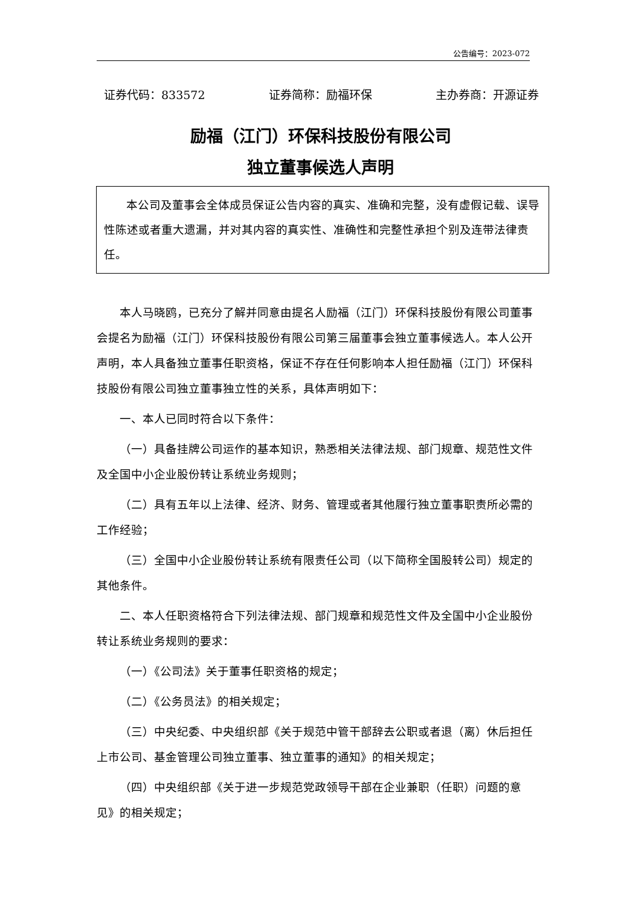公告编号：2023-072
证券代码：833572 证券简称：励福环保 主办券商：开源证券
励福（江门）环保科技股份有限公司
独立董事候选人声明
  本公司及董事会全体成员保证公告内容的真实、准确和完整，没有虚假记载、误导性陈述或者重大遗漏，并对其内容的真实性、准确性和完整性承担个别及连带法律责任。
本人马晓鸥，已充分了解并同意由提名人励福（江门）环保科技股份有限公司董事会提名为励福（江门）环保科技股份有限公司第三届董事会独立董事候选人。本人公开声明，本人具备独立董事任职资格，保证不存在任何影响本人担任励福（江门）环保科技股份有限公司独立董事独立性的关系，具体声明如下：
一、本人已同时符合以下条件：
（一）具备挂牌公司运作的基本知识，熟悉相关法律法规、部门规章、规范性文件及全国中小企业股份转让系统业务规则；
（二）具有五年以上法律、经济、财务、管理或者其他履行独立董事职责所必需的工作经验；
（三）全国中小企业股份转让系统有限责任公司（以下简称全国股转公司）规定的其他条件。
二、本人任职资格符合下列法律法规、部门规章和规范性文件及全国中小企业股份转让系统业务规则的要求：
（一）《公司法》关于董事任职资格的规定；
（二）《公务员法》的相关规定；
（三）中央纪委、中央组织部《关于规范中管干部辞去公职或者退（离）休后担任上市公司、基金管理公司独立董事、独立董事的通知》的相关规定；
（四）中央组织部《关于进一步规范党政领导干部在企业兼职（任职）问题的意见》的相关规定；